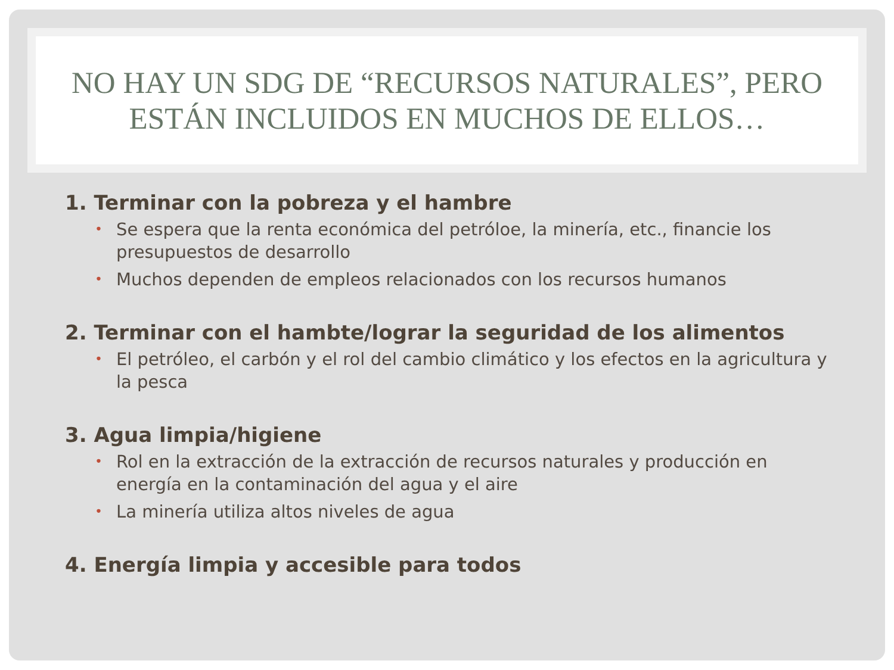NO HAY UN SDG DE “RECURSOS NATURALES”, PERO
ESTÁN INCLUIDOS EN MUCHOS DE ELLOS…
1. Terminar con la pobreza y el hambre
• Se espera que la renta económica del petróloe, la minería, etc., financie los presupuestos de desarrollo
• Muchos dependen de empleos relacionados con los recursos humanos
2. Terminar con el hambte/lograr la seguridad de los alimentos
• El petróleo, el carbón y el rol del cambio climático y los efectos en la agricultura y la pesca
3. Agua limpia/higiene
• Rol en la extracción de la extracción de recursos naturales y producción en energía en la contaminación del agua y el aire
• La minería utiliza altos niveles de agua
4. Energía limpia y accesible para todos